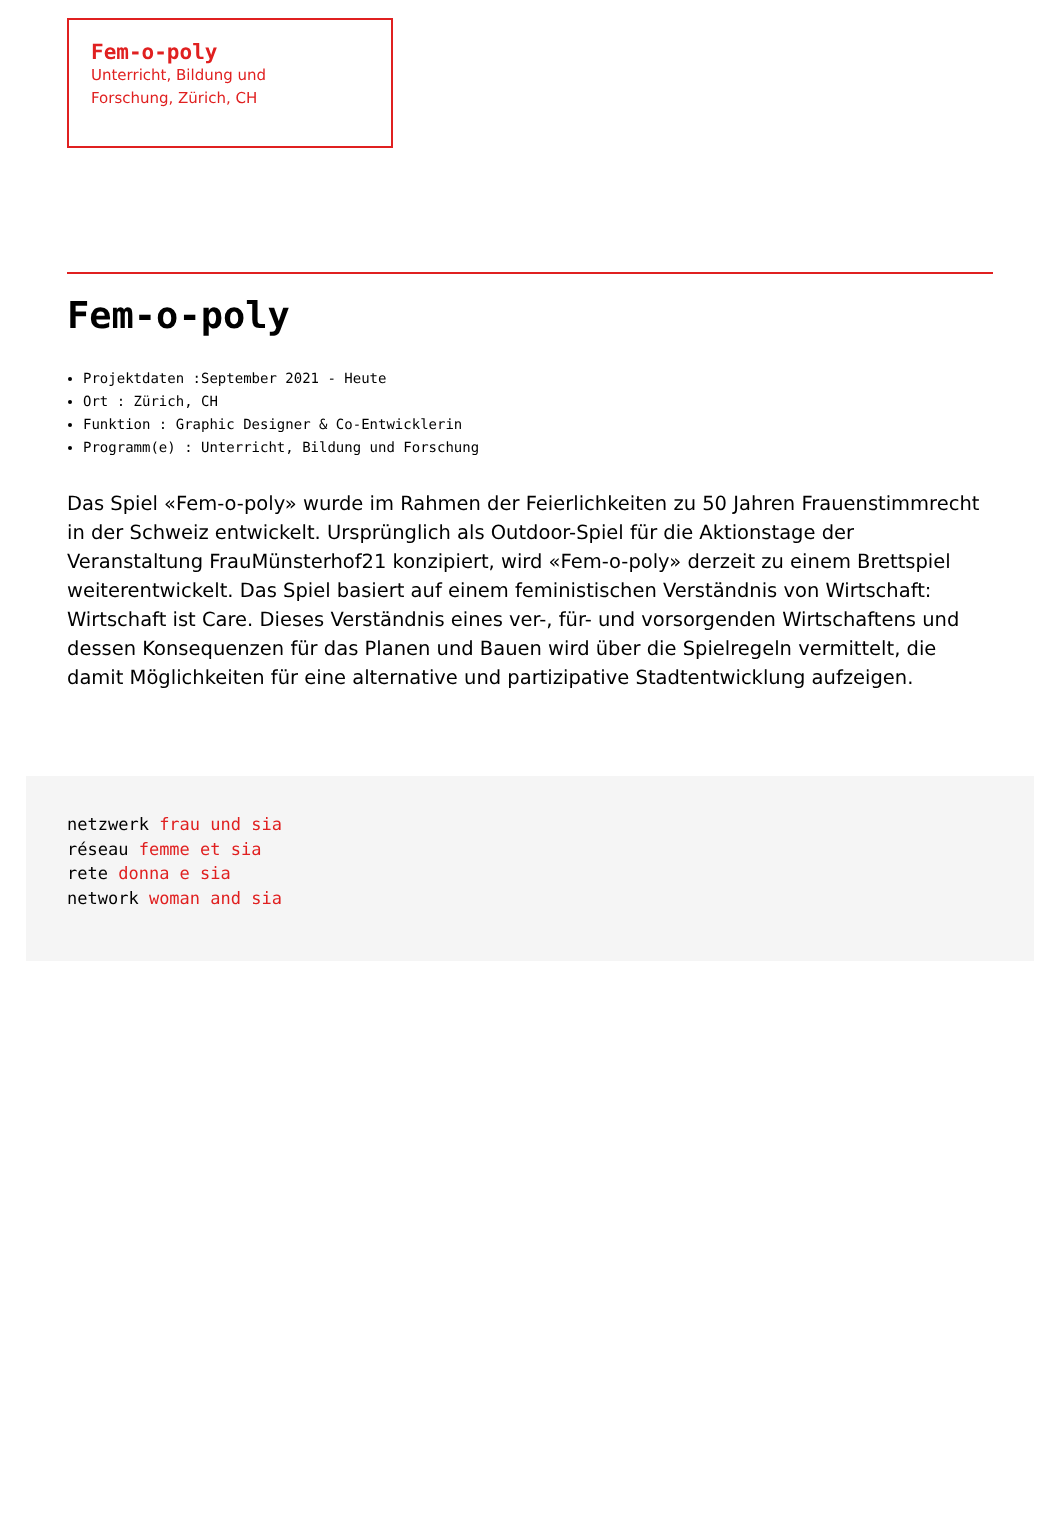Fem-o-poly
Unterricht, Bildung und
Forschung, Zürich, CH
Fem-o-poly
Projektdaten :September 2021 - Heute
Ort : Zürich, CH
Funktion : Graphic Designer & Co-Entwicklerin
Programm(e) : Unterricht, Bildung und Forschung
Das Spiel «Fem-o-poly» wurde im Rahmen der Feierlichkeiten zu 50 Jahren Frauenstimmrecht in der Schweiz entwickelt. Ursprünglich als Outdoor-Spiel für die Aktionstage der Veranstaltung FrauMünsterhof21 konzipiert, wird «Fem-o-poly» derzeit zu einem Brettspiel weiterentwickelt. Das Spiel basiert auf einem feministischen Verständnis von Wirtschaft: Wirtschaft ist Care. Dieses Verständnis eines ver-, für- und vorsorgenden Wirtschaftens und dessen Konsequenzen für das Planen und Bauen wird über die Spielregeln vermittelt, die damit Möglichkeiten für eine alternative und partizipative Stadtentwicklung aufzeigen.
netzwerk frau und sia
réseau femme et sia
rete donna e sia
network woman and sia